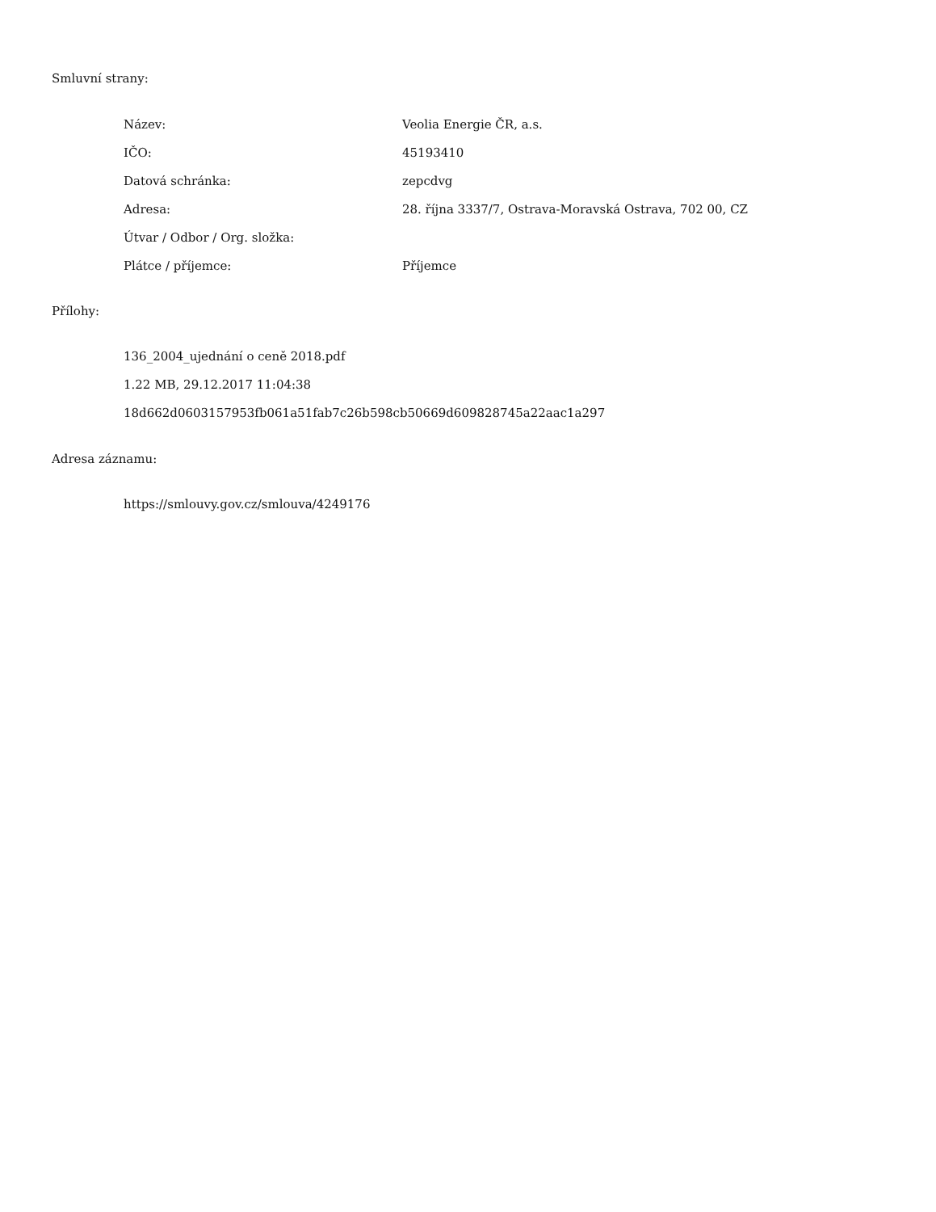Smluvní strany:
| Název: | Veolia Energie ČR, a.s. |
| IČO: | 45193410 |
| Datová schránka: | zepcdvg |
| Adresa: | 28. října 3337/7, Ostrava-Moravská Ostrava, 702 00, CZ |
| Útvar / Odbor / Org. složka: | |
| Plátce / příjemce: | Příjemce |
Přílohy:
136_2004_ujednání o ceně 2018.pdf
1.22 MB, 29.12.2017 11:04:38
18d662d0603157953fb061a51fab7c26b598cb50669d609828745a22aac1a297
Adresa záznamu:
https://smlouvy.gov.cz/smlouva/4249176